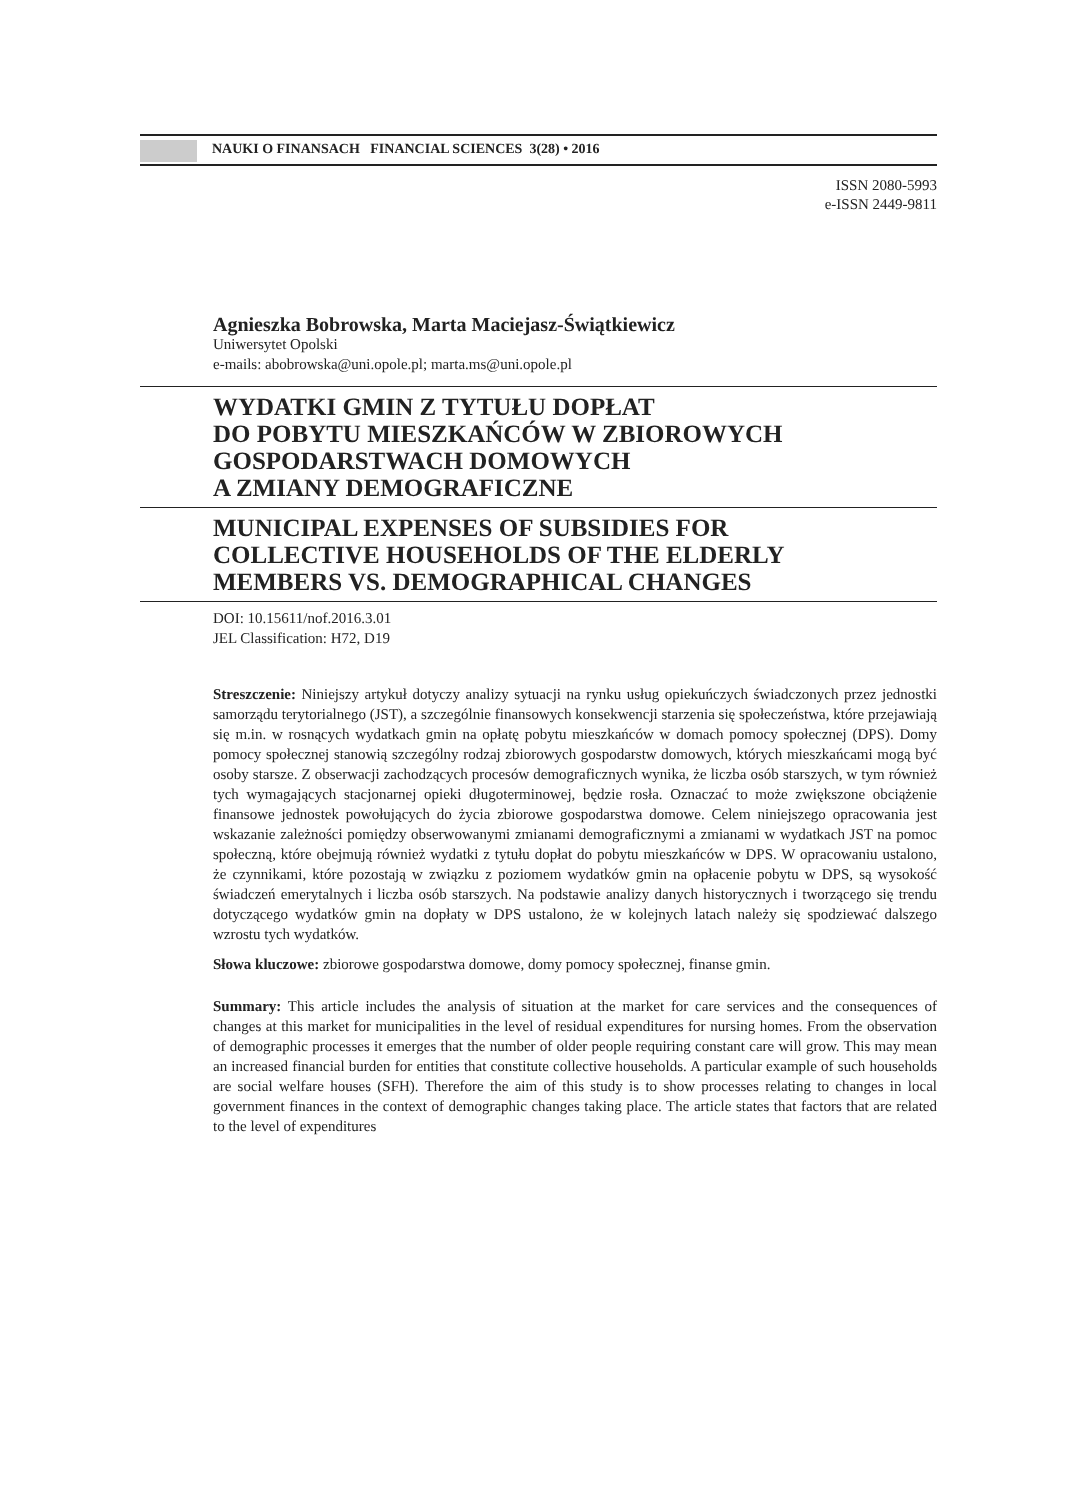NAUKI O FINANSACH FINANCIAL SCIENCES 3(28) • 2016
ISSN 2080-5993
e-ISSN 2449-9811
Agnieszka Bobrowska, Marta Maciejasz-Świątkiewicz
Uniwersytet Opolski
e-mails: abobrowska@uni.opole.pl; marta.ms@uni.opole.pl
WYDATKI GMIN Z TYTUŁU DOPŁAT
DO POBYTU MIESZKAŃCÓW W ZBIOROWYCH
GOSPODARSTWACH DOMOWYCH
A ZMIANY DEMOGRAFICZNE
MUNICIPAL EXPENSES OF SUBSIDIES FOR
COLLECTIVE HOUSEHOLDS OF THE ELDERLY
MEMBERS VS. DEMOGRAPHICAL CHANGES
DOI: 10.15611/nof.2016.3.01
JEL Classification: H72, D19
Streszczenie: Niniejszy artykuł dotyczy analizy sytuacji na rynku usług opiekuńczych świadczonych przez jednostki samorządu terytorialnego (JST), a szczególnie finansowych konsekwencji starzenia się społeczeństwa, które przejawiają się m.in. w rosnących wydatkach gmin na opłatę pobytu mieszkańców w domach pomocy społecznej (DPS). Domy pomocy społecznej stanowią szczególny rodzaj zbiorowych gospodarstw domowych, których mieszkańcami mogą być osoby starsze. Z obserwacji zachodzących procesów demograficznych wynika, że liczba osób starszych, w tym również tych wymagających stacjonarnej opieki długoterminowej, będzie rosła. Oznaczać to może zwiększone obciążenie finansowe jednostek powołujących do życia zbiorowe gospodarstwa domowe. Celem niniejszego opracowania jest wskazanie zależności pomiędzy obserwowanymi zmianami demograficznymi a zmianami w wydatkach JST na pomoc społeczną, które obejmują również wydatki z tytułu dopłat do pobytu mieszkańców w DPS. W opracowaniu ustalono, że czynnikami, które pozostają w związku z poziomem wydatków gmin na opłacenie pobytu w DPS, są wysokość świadczeń emerytalnych i liczba osób starszych. Na podstawie analizy danych historycznych i tworzącego się trendu dotyczącego wydatków gmin na dopłaty w DPS ustalono, że w kolejnych latach należy się spodziewać dalszego wzrostu tych wydatków.
Słowa kluczowe: zbiorowe gospodarstwa domowe, domy pomocy społecznej, finanse gmin.
Summary: This article includes the analysis of situation at the market for care services and the consequences of changes at this market for municipalities in the level of residual expenditures for nursing homes. From the observation of demographic processes it emerges that the number of older people requiring constant care will grow. This may mean an increased financial burden for entities that constitute collective households. A particular example of such households are social welfare houses (SFH). Therefore the aim of this study is to show processes relating to changes in local government finances in the context of demographic changes taking place. The article states that factors that are related to the level of expenditures